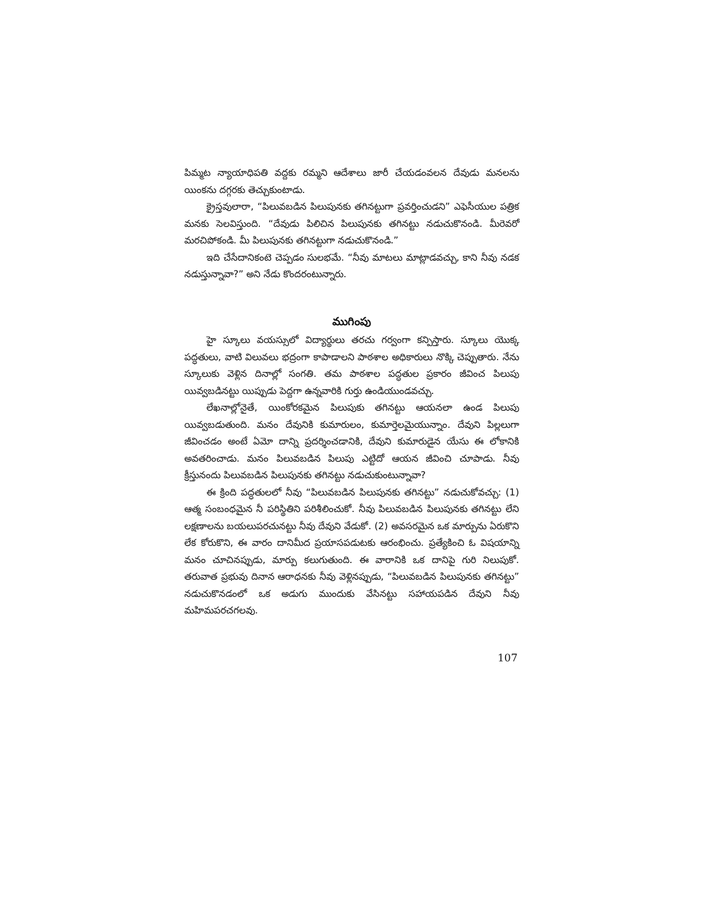పిమ్మట న్యాయాధిపతి వద్దకు రమ్మని ఆదేశాలు జారీ చేయడంవలన దేవుడు మనలను యింకను దగ్గరకు తెచ్చుకుంటాడు.
క్రైస్తవులారా, “పిలువబడిన పిలుపునకు తగినట్టుగా ప్రవర్తించుడని” ఎఫెసీయుల పత్రిక మనకు సెలవిస్తుంది. “దేవుడు పిలిచిన పిలుపునకు తగినట్టు నడుచుకొనండి. మీరెవరో మరచిపోకండి. మీ పిలుపునకు తగినట్టుగా నడుచుకొనండి.”
ఇది చేసేదానికంటె చెప్పడం సులభమే. “నీవు మాటలు మాట్లాడవచ్చు, కాని నీవు నడక నడుస్తున్నావా?” అని నేడు కొందరంటున్నారు.
ముగింపు
హై స్కూలు వయస్సులో విద్యార్థులు తరచు గర్వంగా కన్పిస్తారు. స్కూలు యొక్క పద్ధతులు, వాటి విలువలు భద్రంగా కాపాడాలని పాఠశాల అధికారులు నొక్కి చెప్పుతారు. నేను స్కూలుకు వెళ్లిన దినాల్లో సంగతి. తమ పాఠశాల పద్ధతుల ప్రకారం జీవించ పిలుపు యివ్వబడినట్టు యిప్పుడు పెద్దగా ఉన్నవారికి గుర్తు ఉండియుండవచ్చు.
లేఖనాల్లోనైతే, యింకోరకమైన పిలుపుకు తగినట్టు ఆయనలా ఉండ పిలుపు యివ్వబడుతుంది. మనం దేవునికి కుమారులం, కుమార్తెలమైయున్నాం. దేవుని పిల్లలుగా జీవించడం అంటే ఏమో దాన్ని ప్రదర్శించడానికి, దేవుని కుమారుడైన యేసు ఈ లోకానికి అవతరించాడు. మనం పిలువబడిన పిలుపు ఎట్టిదో ఆయన జీవించి చూపాడు. నీవు క్రీస్తునందు పిలువబడిన పిలుపునకు తగినట్టు నడుచుకుంటున్నావా?
ఈ క్రింది పద్ధతులలో నీవు “పిలువబడిన పిలుపునకు తగినట్టు” నడుచుకోవచ్చు: (1) ఆత్మ సంబంధమైన నీ పరిస్థితిని పరిశీలించుకో. నీవు పిలువబడిన పిలుపునకు తగినట్టు లేని లక్షణాలను బయలుపరచునట్టు నీవు దేవుని వేడుకో. (2) అవసరమైన ఒక మార్పును ఏరుకొని లేక కోరుకొని, ఈ వారం దానిమీద ప్రయాసపడుటకు ఆరంభించు. ప్రత్యేకించి ఓ విషయాన్ని మనం చూచినప్పుడు, మార్పు కలుగుతుంది. ఈ వారానికి ఒక దానిపై గురి నిలుపుకో. తరువాత ప్రభువు దినాన ఆరాధనకు నీవు వెళ్లినప్పుడు, “పిలువబడిన పిలుపునకు తగినట్టు” నడుచుకొనడంలో ఒక అడుగు ముందుకు వేసినట్టు సహాయపడిన దేవుని నీవు మహిమపరచగలవు.
107